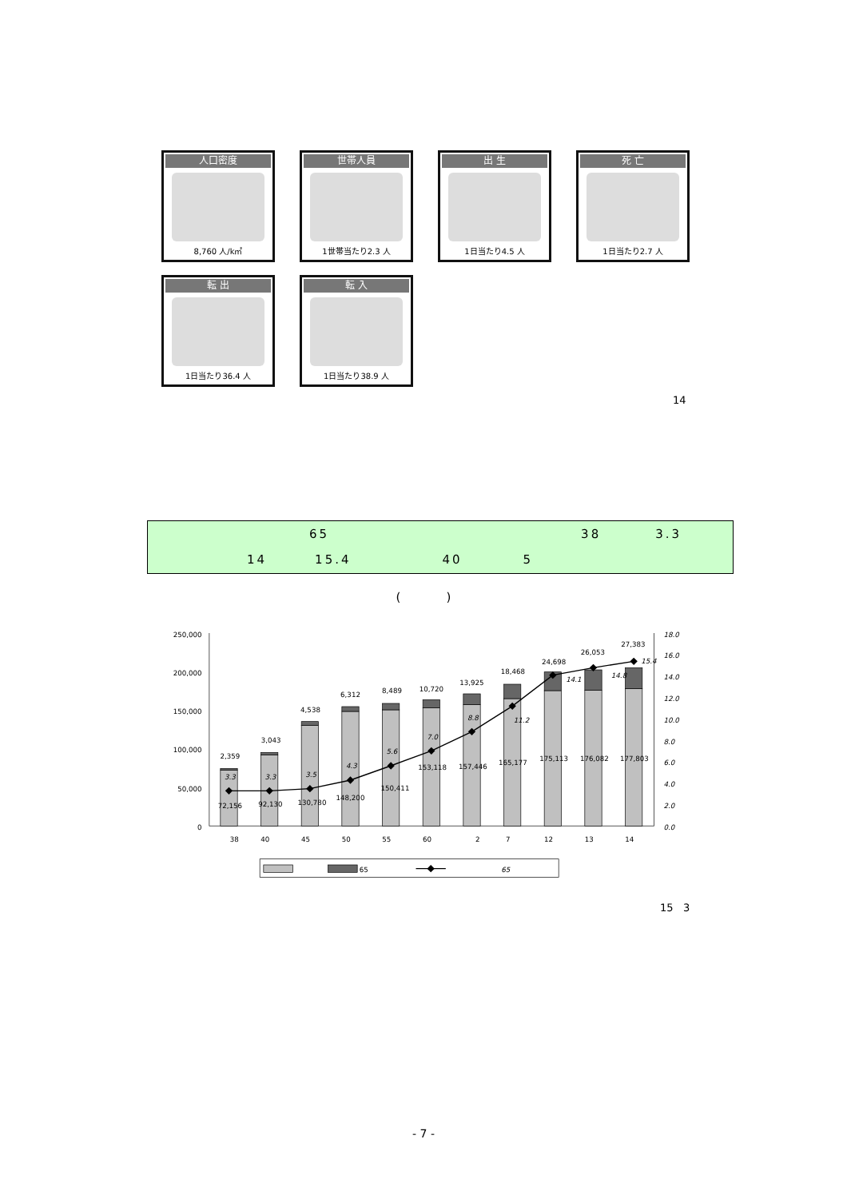人口密度
8,760 人/k㎡
世帯人員
1世帯当たり2.3 人
出 生
1日当たり4.5 人
死 亡
1日当たり2.7 人
転 出
1日当たり36.4 人
転 入
1日当たり38.9 人
14
65 38 3.3
14 15.4 40 5
( )
250,000
200,000
150,000
100,000
50,000
0
18.0
16.0
14.0
12.0
10.0
8.0
6.0
4.0
2.0
0.0
38
40
45
50
55
60
2
7
12
13
14
2,359
3,043
4,538
6,312
8,489
10,720
13,925
18,468
24,698
26,053
27,383
72,156
92,130
130,780
148,200
150,411
153,118
157,446
165,177
175,113
176,082
177,803
3.3
3.3
3.5
4.3
5.6
7.0
8.8
11.2
14.1
14.8
15.4
65
65
15 3
- 7 -